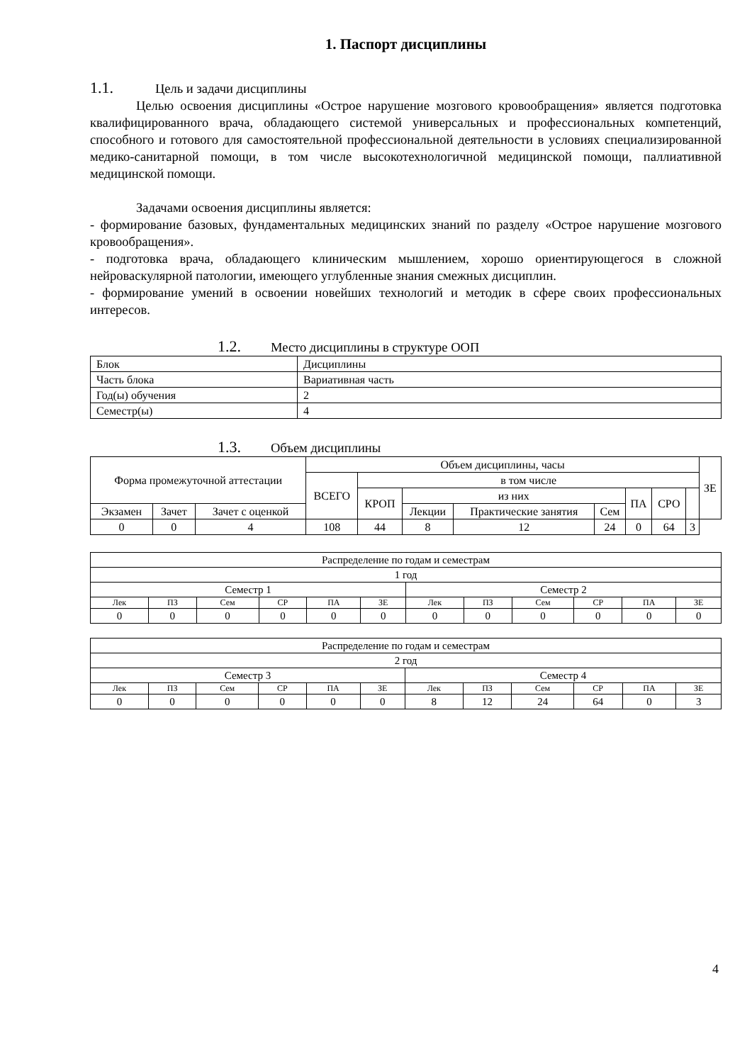1. Паспорт дисциплины
1.1. Цель и задачи дисциплины
Целью освоения дисциплины «Острое нарушение мозгового кровообращения» является подготовка квалифицированного врача, обладающего системой универсальных и профессиональных компетенций, способного и готового для самостоятельной профессиональной деятельности в условиях специализированной медико-санитарной помощи, в том числе высокотехнологичной медицинской помощи, паллиативной медицинской помощи.
Задачами освоения дисциплины является:
- формирование базовых, фундаментальных медицинских знаний по разделу «Острое нарушение мозгового кровообращения».
- подготовка врача, обладающего клиническим мышлением, хорошо ориентирующегося в сложной нейроваскулярной патологии, имеющего углубленные знания смежных дисциплин.
- формирование умений в освоении новейших технологий и методик в сфере своих профессиональных интересов.
1.2. Место дисциплины в структуре ООП
| Блок | Дисциплины |
| Часть блока | Вариативная часть |
| Год(ы) обучения | 2 |
| Семестр(ы) | 4 |
1.3. Объем дисциплины
| Форма промежуточной аттестации | | | Объем дисциплины, часы | | | | | | | | ЗЕ |
| | | | ВСЕГО | в том числе | | | | | | | |
| | | | | КРОП | из них | | | ПА | СРО | | |
| Экзамен | Зачет | Зачет с оценкой | | | Лекции | Практические занятия | Сем | | | | |
| 0 | 0 | 4 | 108 | 44 | 8 | 12 | 24 | 0 | 64 | 3 | |
| Распределение по годам и семестрам | | | | | | | | | | | |
| 1 год | | | | | | | | | | | |
| Семестр 1 | | | | | | Семестр 2 | | | | | |
| Лек | ПЗ | Сем | СР | ПА | ЗЕ | Лек | ПЗ | Сем | СР | ПА | ЗЕ |
| 0 | 0 | 0 | 0 | 0 | 0 | 0 | 0 | 0 | 0 | 0 | 0 |
| Распределение по годам и семестрам | | | | | | | | | | | |
| 2 год | | | | | | | | | | | |
| Семестр 3 | | | | | | Семестр 4 | | | | | |
| Лек | ПЗ | Сем | СР | ПА | ЗЕ | Лек | ПЗ | Сем | СР | ПА | ЗЕ |
| 0 | 0 | 0 | 0 | 0 | 0 | 8 | 12 | 24 | 64 | 0 | 3 |
4